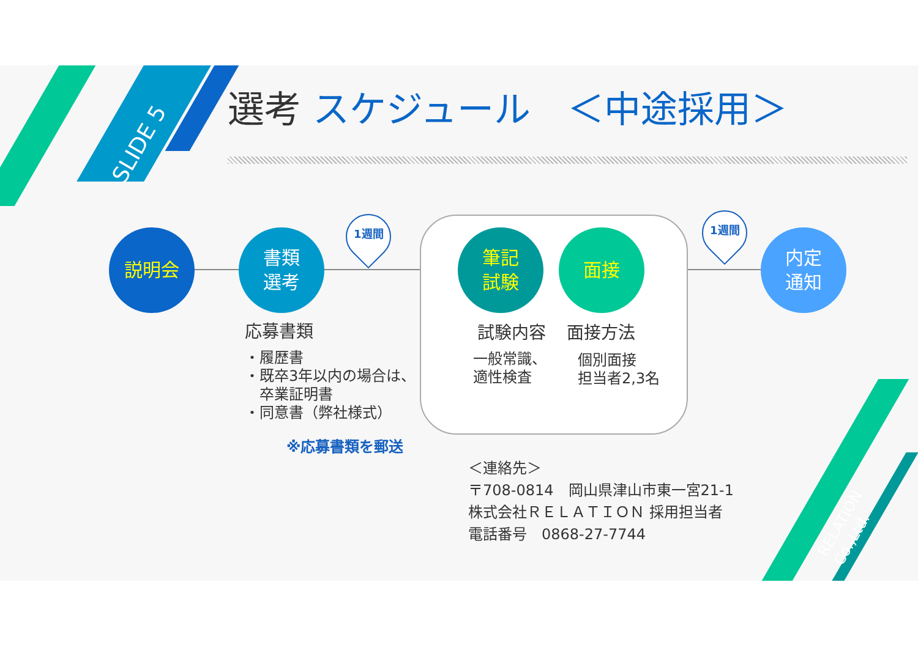SLIDE 5
選考 スケジュール　＜中途採用＞
説明会
書類
選考
筆記
試験
面接
内定
通知
1週間 1週間
応募書類
・履歴書
・既卒3年以内の場合は、
　卒業証明書
・同意書（弊社様式）
※応募書類を郵送
試験内容
一般常識、
適性検査
面接方法
個別面接
担当者2,3名
＜連絡先＞
〒708-0814　岡山県津山市東一宮21-1
株式会社ＲＥＬＡＴＩＯＮ 採用担当者
電話番号　0868-27-7744
RELATION Co.,Ltd.